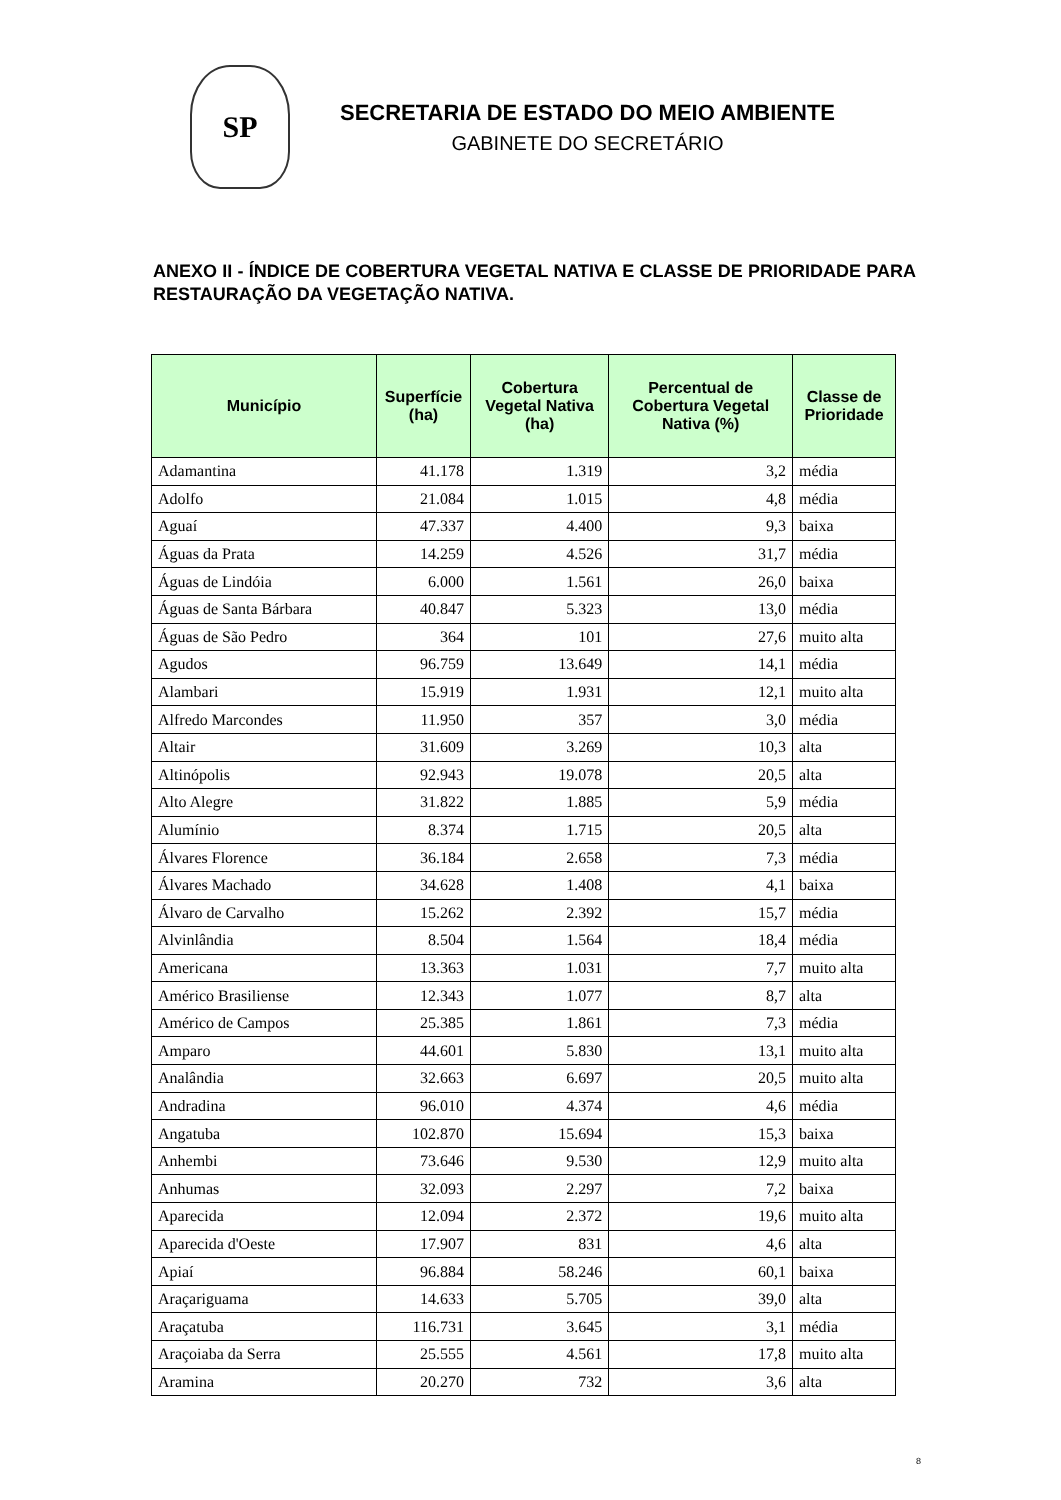SP
SECRETARIA DE ESTADO DO MEIO AMBIENTE
GABINETE DO SECRETÁRIO
ANEXO II - ÍNDICE DE COBERTURA VEGETAL NATIVA E CLASSE DE PRIORIDADE PARA RESTAURAÇÃO DA VEGETAÇÃO NATIVA.
| Município | Superfície (ha) | Cobertura Vegetal Nativa (ha) | Percentual de Cobertura Vegetal Nativa (%) | Classe de Prioridade |
| --- | --- | --- | --- | --- |
| Adamantina | 41.178 | 1.319 | 3,2 | média |
| Adolfo | 21.084 | 1.015 | 4,8 | média |
| Aguaí | 47.337 | 4.400 | 9,3 | baixa |
| Águas da Prata | 14.259 | 4.526 | 31,7 | média |
| Águas de Lindóia | 6.000 | 1.561 | 26,0 | baixa |
| Águas de Santa Bárbara | 40.847 | 5.323 | 13,0 | média |
| Águas de São Pedro | 364 | 101 | 27,6 | muito alta |
| Agudos | 96.759 | 13.649 | 14,1 | média |
| Alambari | 15.919 | 1.931 | 12,1 | muito alta |
| Alfredo Marcondes | 11.950 | 357 | 3,0 | média |
| Altair | 31.609 | 3.269 | 10,3 | alta |
| Altinópolis | 92.943 | 19.078 | 20,5 | alta |
| Alto Alegre | 31.822 | 1.885 | 5,9 | média |
| Alumínio | 8.374 | 1.715 | 20,5 | alta |
| Álvares Florence | 36.184 | 2.658 | 7,3 | média |
| Álvares Machado | 34.628 | 1.408 | 4,1 | baixa |
| Álvaro de Carvalho | 15.262 | 2.392 | 15,7 | média |
| Alvinlândia | 8.504 | 1.564 | 18,4 | média |
| Americana | 13.363 | 1.031 | 7,7 | muito alta |
| Américo Brasiliense | 12.343 | 1.077 | 8,7 | alta |
| Américo de Campos | 25.385 | 1.861 | 7,3 | média |
| Amparo | 44.601 | 5.830 | 13,1 | muito alta |
| Analândia | 32.663 | 6.697 | 20,5 | muito alta |
| Andradina | 96.010 | 4.374 | 4,6 | média |
| Angatuba | 102.870 | 15.694 | 15,3 | baixa |
| Anhembi | 73.646 | 9.530 | 12,9 | muito alta |
| Anhumas | 32.093 | 2.297 | 7,2 | baixa |
| Aparecida | 12.094 | 2.372 | 19,6 | muito alta |
| Aparecida d'Oeste | 17.907 | 831 | 4,6 | alta |
| Apiaí | 96.884 | 58.246 | 60,1 | baixa |
| Araçariguama | 14.633 | 5.705 | 39,0 | alta |
| Araçatuba | 116.731 | 3.645 | 3,1 | média |
| Araçoiaba da Serra | 25.555 | 4.561 | 17,8 | muito alta |
| Aramina | 20.270 | 732 | 3,6 | alta |
8